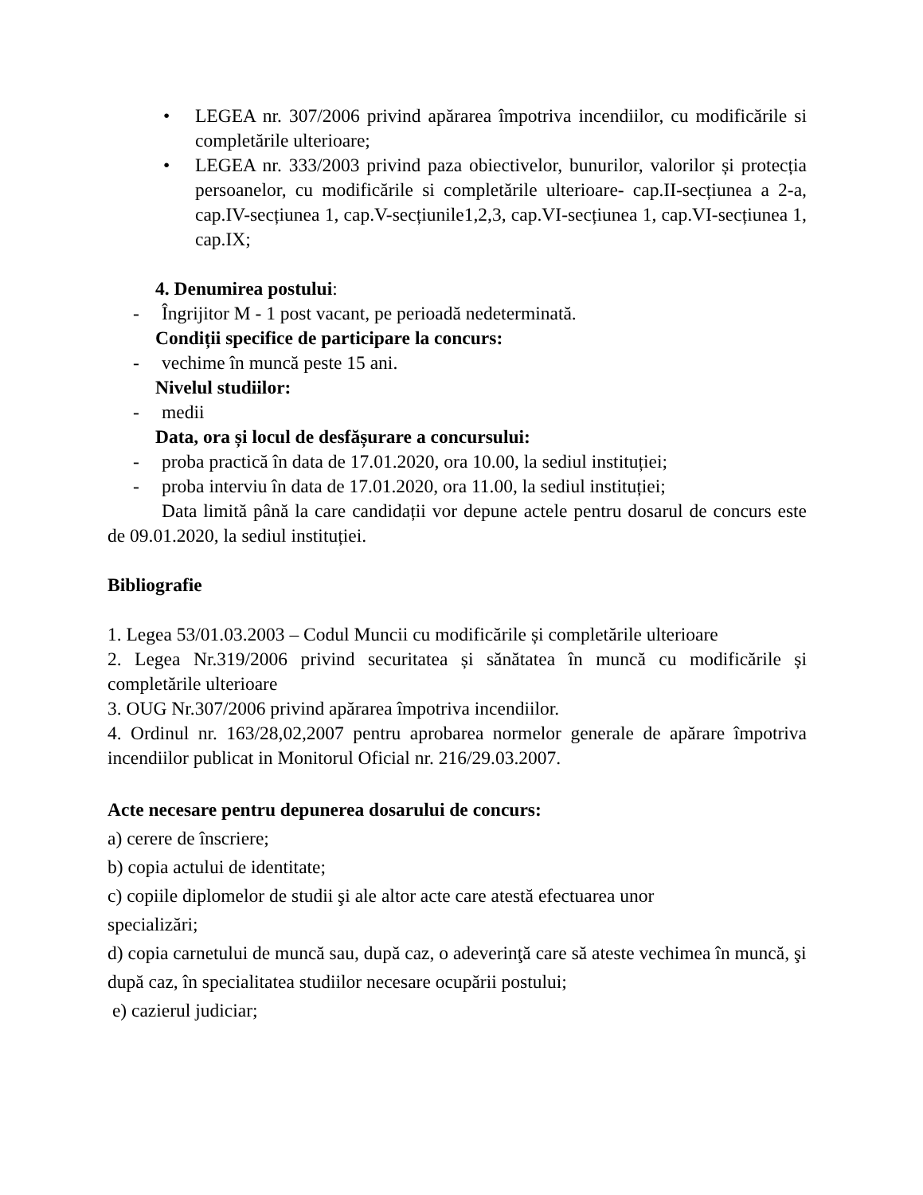• LEGEA nr. 307/2006 privind apărarea împotriva incendiilor, cu modificările si completările ulterioare;
• LEGEA nr. 333/2003 privind paza obiectivelor, bunurilor, valorilor și protecția persoanelor, cu modificările si completările ulterioare- cap.II-secțiunea a 2-a, cap.IV-secțiunea 1, cap.V-secțiunile1,2,3, cap.VI-secțiunea 1, cap.VI-secțiunea 1, cap.IX;
4. Denumirea postului:
- Îngrijitor M - 1 post vacant, pe perioadă nedeterminată.
Condiții specifice de participare la concurs:
- vechime în muncă peste 15 ani.
Nivelul studiilor:
- medii
Data, ora și locul de desfășurare a concursului:
- proba practică în data de 17.01.2020, ora 10.00, la sediul instituției;
- proba interviu în data de 17.01.2020, ora 11.00, la sediul instituției;
Data limită până la care candidații vor depune actele pentru dosarul de concurs este de 09.01.2020, la sediul instituției.
Bibliografie
1. Legea 53/01.03.2003 – Codul Muncii cu modificările și completările ulterioare
2. Legea Nr.319/2006 privind securitatea și sănătatea în muncă cu modificările și completările ulterioare
3. OUG Nr.307/2006 privind apărarea împotriva incendiilor.
4. Ordinul nr. 163/28,02,2007 pentru aprobarea normelor generale de apărare împotriva incendiilor publicat in Monitorul Oficial nr. 216/29.03.2007.
Acte necesare pentru depunerea dosarului de concurs:
a) cerere de înscriere;
b) copia actului de identitate;
c) copiile diplomelor de studii şi ale altor acte care atestă efectuarea unor
specializări;
d) copia carnetului de muncă sau, după caz, o adeverinţă care să ateste vechimea în muncă, şi după caz, în specialitatea studiilor necesare ocupării postului;
e) cazierul judiciar;